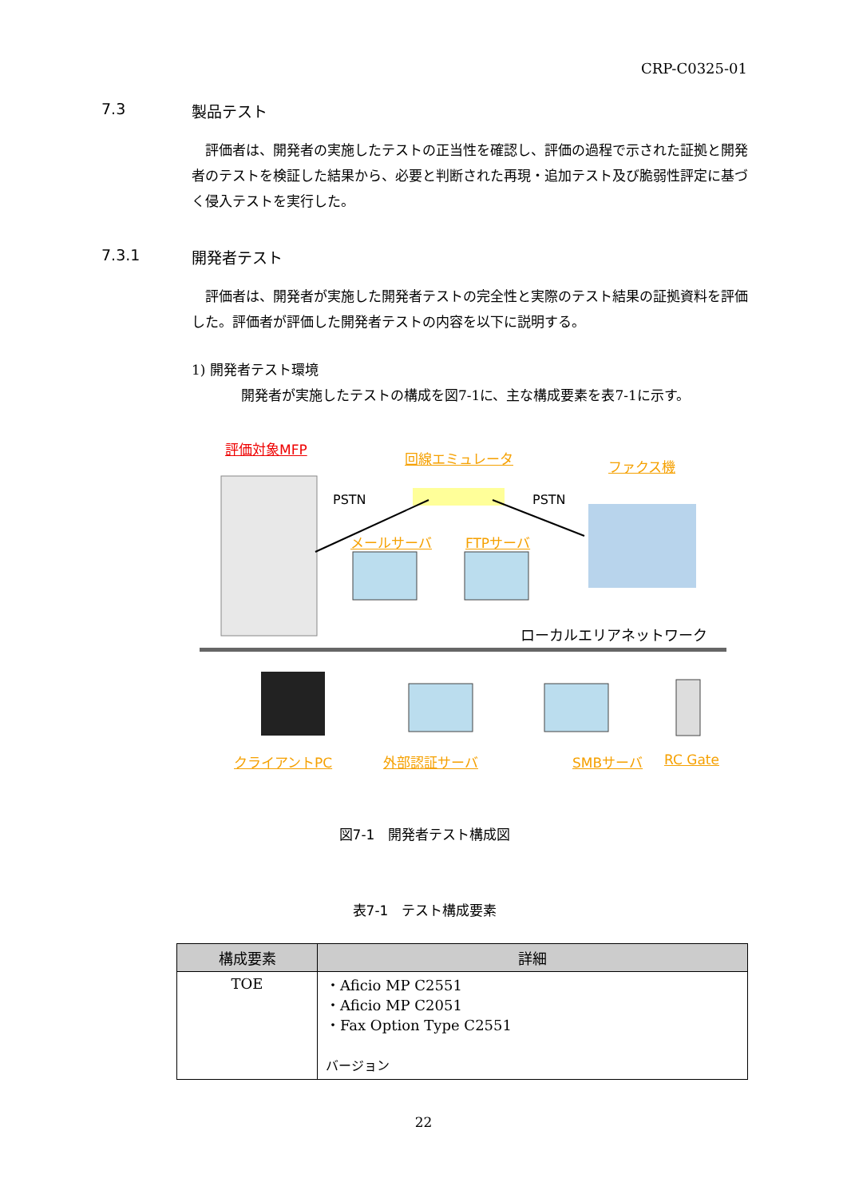CRP-C0325-01
7.3 製品テスト
評価者は、開発者の実施したテストの正当性を確認し、評価の過程で示された証拠と開発者のテストを検証した結果から、必要と判断された再現・追加テスト及び脆弱性評定に基づく侵入テストを実行した。
7.3.1 開発者テスト
評価者は、開発者が実施した開発者テストの完全性と実際のテスト結果の証拠資料を評価した。評価者が評価した開発者テストの内容を以下に説明する。
1) 開発者テスト環境
開発者が実施したテストの構成を図7-1に、主な構成要素を表7-1に示す。
評価対象MFP
回線エミュレータ ファクス機
PSTN PSTN
メールサーバ FTPサーバ
ローカルエリアネットワーク
クライアントPC 外部認証サーバ SMBサーバ RC Gate
図7-1　開発者テスト構成図
表7-1　テスト構成要素
| 構成要素 | 詳細 |
| --- | --- |
| TOE | ・Aficio MP C2551 ・Aficio MP C2051 ・Fax Option Type C2551 バージョン |
22